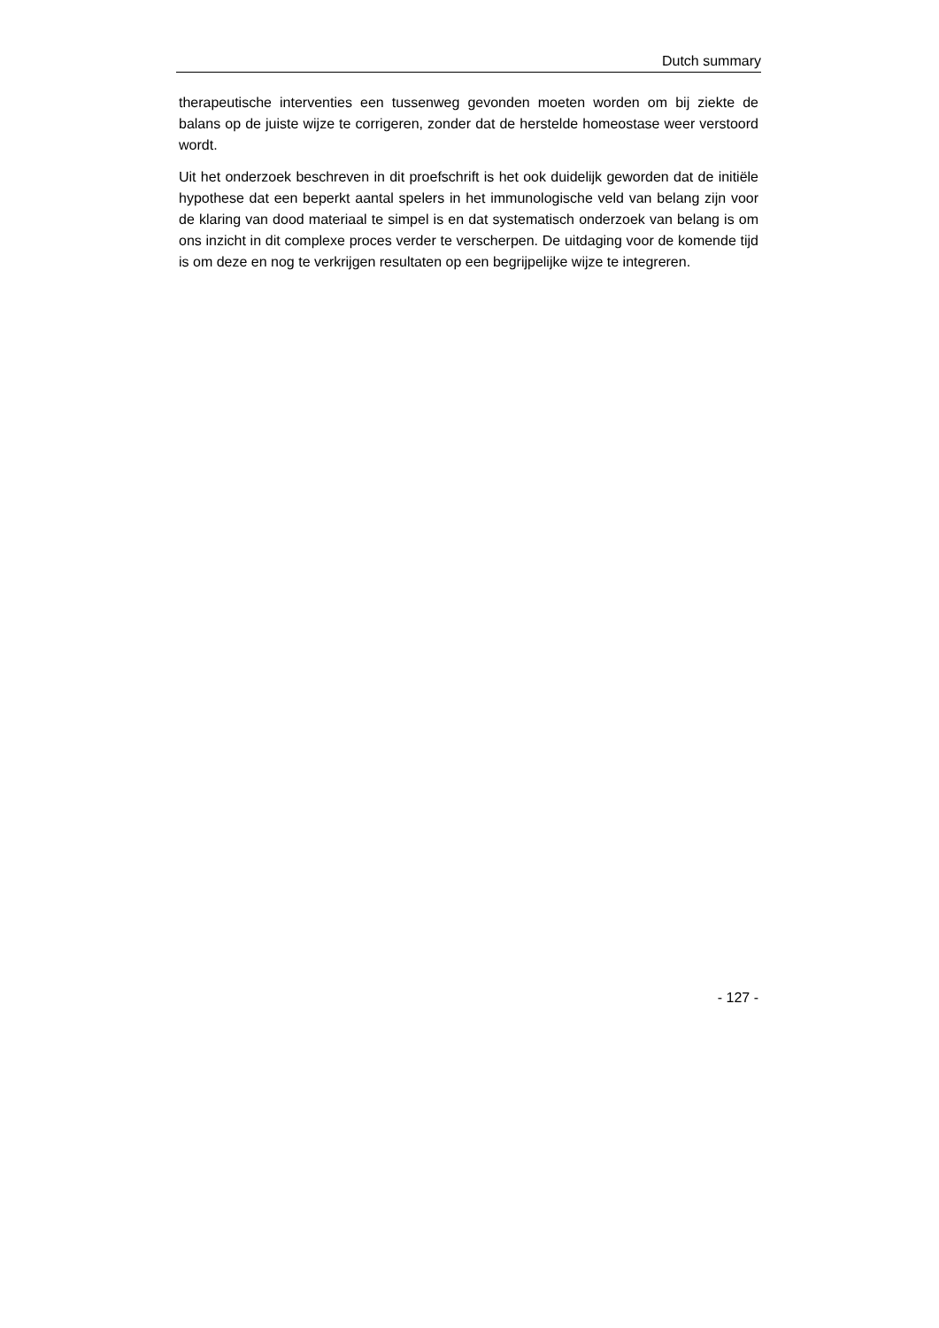Dutch summary
therapeutische interventies een tussenweg gevonden moeten worden om bij ziekte de balans op de juiste wijze te corrigeren, zonder dat de herstelde homeostase weer verstoord wordt.
Uit het onderzoek beschreven in dit proefschrift is het ook duidelijk geworden dat de initiële hypothese dat een beperkt aantal spelers in het immunologische veld van belang zijn voor de klaring van dood materiaal te simpel is en dat systematisch onderzoek van belang is om ons inzicht in dit complexe proces verder te verscherpen. De uitdaging voor de komende tijd is om deze en nog te verkrijgen resultaten op een begrijpelijke wijze te integreren.
- 127 -